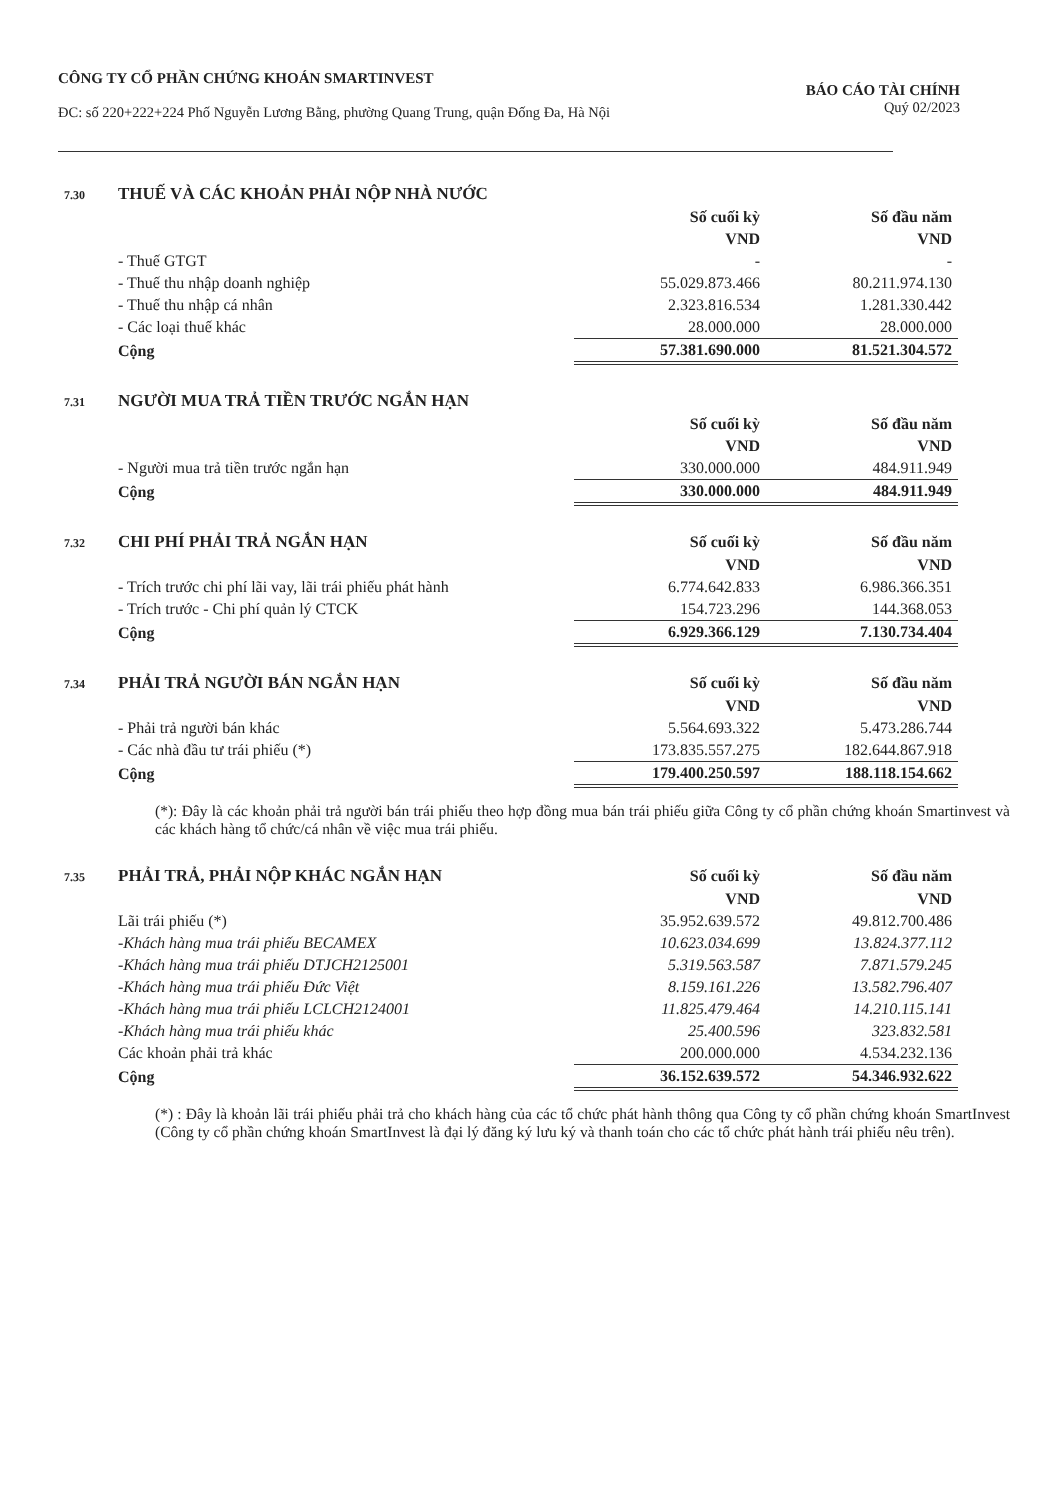CÔNG TY CỔ PHẦN CHỨNG KHOÁN SMARTINVEST
ĐC: số 220+222+224 Phố Nguyễn Lương Bằng, phường Quang Trung, quận Đống Đa, Hà Nội
BÁO CÁO TÀI CHÍNH
Quý 02/2023
| 7.30 | THUẾ VÀ CÁC KHOẢN PHẢI NỘP NHÀ NƯỚC | | |
| | | Số cuối kỳ | Số đầu năm |
| | | VND | VND |
| | - Thuế GTGT | - | - |
| | - Thuế thu nhập doanh nghiệp | 55.029.873.466 | 80.211.974.130 |
| | - Thuế thu nhập cá nhân | 2.323.816.534 | 1.281.330.442 |
| | - Các loại thuế khác | 28.000.000 | 28.000.000 |
| | Cộng | 57.381.690.000 | 81.521.304.572 |
| 7.31 | NGƯỜI MUA TRẢ TIỀN TRƯỚC NGẮN HẠN | | |
| | | Số cuối kỳ | Số đầu năm |
| | | VND | VND |
| | - Người mua trả tiền trước ngắn hạn | 330.000.000 | 484.911.949 |
| | Cộng | 330.000.000 | 484.911.949 |
| 7.32 | CHI PHÍ PHẢI TRẢ NGẮN HẠN | Số cuối kỳ | Số đầu năm |
| | | VND | VND |
| | - Trích trước chi phí lãi vay, lãi trái phiếu phát hành | 6.774.642.833 | 6.986.366.351 |
| | - Trích trước - Chi phí quản lý CTCK | 154.723.296 | 144.368.053 |
| | Cộng | 6.929.366.129 | 7.130.734.404 |
| 7.34 | PHẢI TRẢ NGƯỜI BÁN NGẮN HẠN | Số cuối kỳ | Số đầu năm |
| | | VND | VND |
| | - Phải trả người bán khác | 5.564.693.322 | 5.473.286.744 |
| | - Các nhà đầu tư trái phiếu (*) | 173.835.557.275 | 182.644.867.918 |
| | Cộng | 179.400.250.597 | 188.118.154.662 |
(*): Đây là các khoản phải trả người bán trái phiếu theo hợp đồng mua bán trái phiếu giữa Công ty cổ phần chứng khoán Smartinvest và các khách hàng tổ chức/cá nhân về việc mua trái phiếu.
| 7.35 | PHẢI TRẢ, PHẢI NỘP KHÁC NGẮN HẠN | Số cuối kỳ | Số đầu năm |
| | | VND | VND |
| | Lãi trái phiếu (*) | 35.952.639.572 | 49.812.700.486 |
| | -Khách hàng mua trái phiếu BECAMEX | 10.623.034.699 | 13.824.377.112 |
| | -Khách hàng mua trái phiếu DTJCH2125001 | 5.319.563.587 | 7.871.579.245 |
| | -Khách hàng mua trái phiếu Đức Việt | 8.159.161.226 | 13.582.796.407 |
| | -Khách hàng mua trái phiếu LCLCH2124001 | 11.825.479.464 | 14.210.115.141 |
| | -Khách hàng mua trái phiếu khác | 25.400.596 | 323.832.581 |
| | Các khoản phải trả khác | 200.000.000 | 4.534.232.136 |
| | Cộng | 36.152.639.572 | 54.346.932.622 |
(*) : Đây là khoản lãi trái phiếu phải trả cho khách hàng của các tổ chức phát hành thông qua Công ty cổ phần chứng khoán SmartInvest (Công ty cổ phần chứng khoán SmartInvest là đại lý đăng ký lưu ký và thanh toán cho các tổ chức phát hành trái phiếu nêu trên).